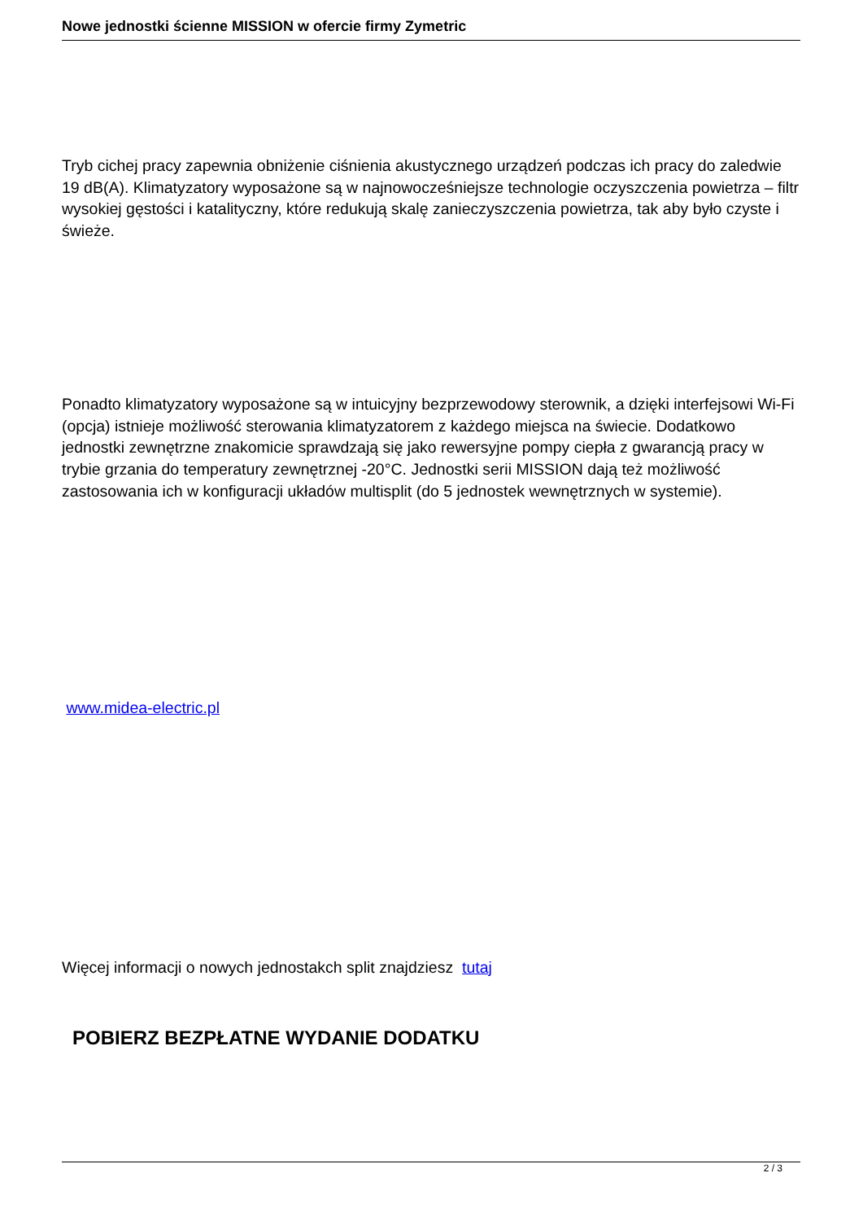Nowe jednostki ścienne MISSION w ofercie firmy Zymetric
Tryb cichej pracy zapewnia obniżenie ciśnienia akustycznego urządzeń podczas ich pracy do zaledwie 19 dB(A). Klimatyzatory wyposażone są w najnowocześniejsze technologie oczyszczenia powietrza – filtr wysokiej gęstości i katalityczny, które redukują skalę zanieczyszczenia powietrza, tak aby było czyste i świeże.
Ponadto klimatyzatory wyposażone są w intuicyjny bezprzewodowy sterownik, a dzięki interfejsowi Wi-Fi (opcja) istnieje możliwość sterowania klimatyzatorem z każdego miejsca na świecie. Dodatkowo jednostki zewnętrzne znakomicie sprawdzają się jako rewersyjne pompy ciepła z gwarancją pracy w trybie grzania do temperatury zewnętrznej -20°C. Jednostki serii MISSION dają też możliwość zastosowania ich w konfiguracji układów multisplit (do 5 jednostek wewnętrznych w systemie).
www.midea-electric.pl
Więcej informacji o nowych jednostakch split znajdziesz tutaj
POBIERZ BEZPŁATNE WYDANIE DODATKU
2 / 3